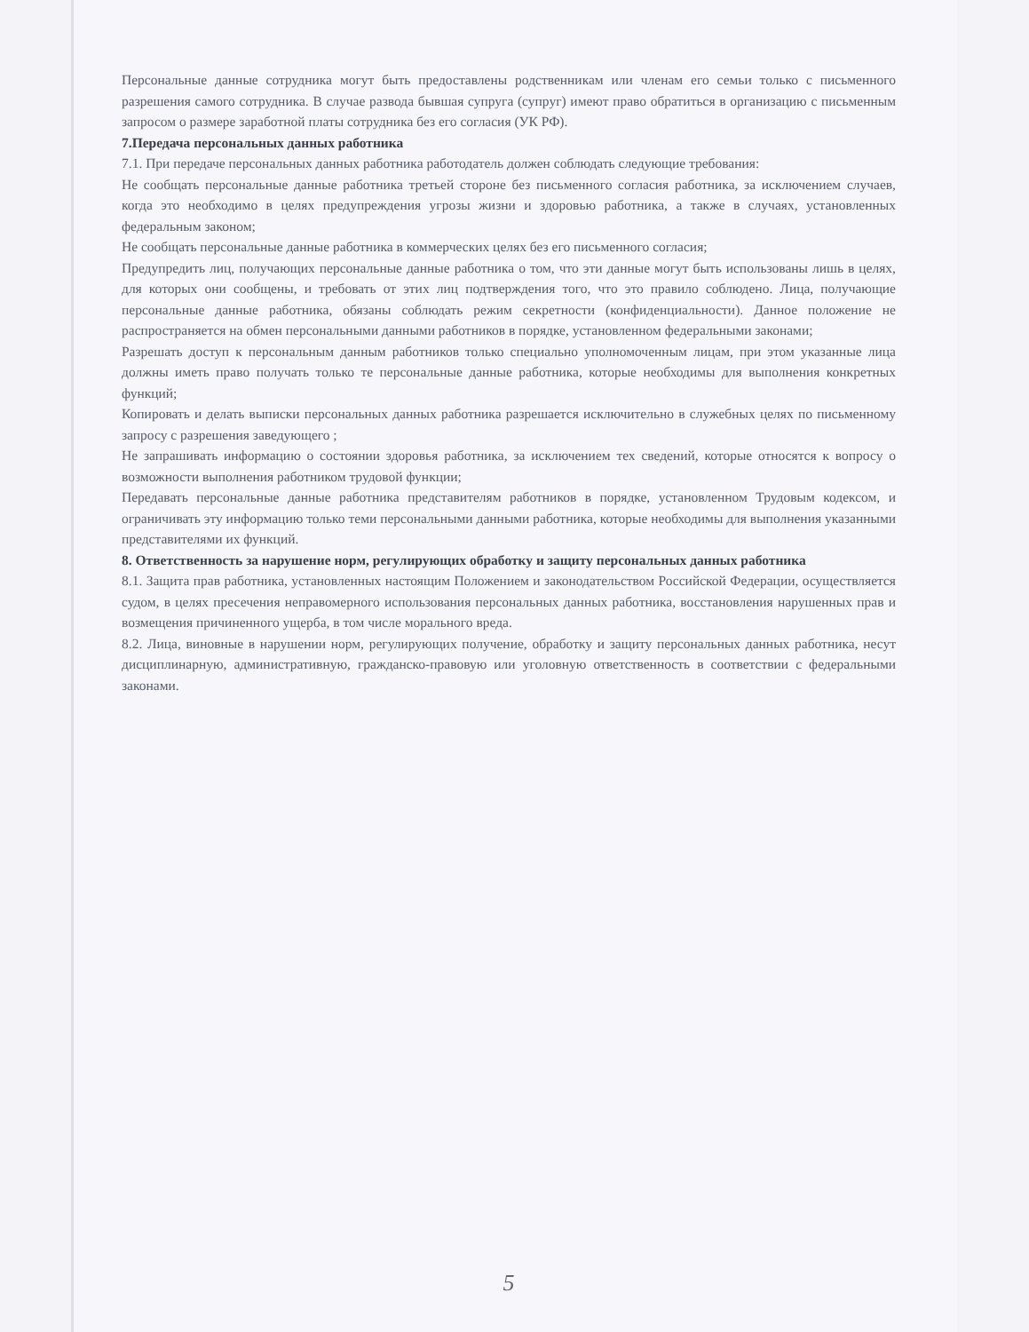Персональные данные сотрудника могут быть предоставлены родственникам или членам его семьи только с письменного разрешения самого сотрудника. В случае развода бывшая супруга (супруг) имеют право обратиться в организацию с письменным запросом о размере заработной платы сотрудника без его согласия (УК РФ).
7.Передача персональных данных работника
7.1. При передаче персональных данных работника работодатель должен соблюдать следующие требования:
Не сообщать персональные данные работника третьей стороне без письменного согласия работника, за исключением случаев, когда это необходимо в целях предупреждения угрозы жизни и здоровью работника, а также в случаях, установленных федеральным законом;
Не сообщать персональные данные работника в коммерческих целях без его письменного согласия;
Предупредить лиц, получающих персональные данные работника о том, что эти данные могут быть использованы лишь в целях, для которых они сообщены, и требовать от этих лиц подтверждения того, что это правило соблюдено. Лица, получающие персональные данные работника, обязаны соблюдать режим секретности (конфиденциальности). Данное положение не распространяется на обмен персональными данными работников в порядке, установленном федеральными законами;
Разрешать доступ к персональным данным работников только специально уполномоченным лицам, при этом указанные лица должны иметь право получать только те персональные данные работника, которые необходимы для выполнения конкретных функций;
Копировать и делать выписки персональных данных работника разрешается исключительно в служебных целях по письменному запросу с разрешения заведующего ;
Не запрашивать информацию о состоянии здоровья работника, за исключением тех сведений, которые относятся к вопросу о возможности выполнения работником трудовой функции;
Передавать персональные данные работника представителям работников в порядке, установленном Трудовым кодексом, и ограничивать эту информацию только теми персональными данными работника, которые необходимы для выполнения указанными представителями их функций.
8. Ответственность за нарушение норм, регулирующих обработку и защиту персональных данных работника
8.1. Защита прав работника, установленных настоящим Положением и законодательством Российской Федерации, осуществляется судом, в целях пресечения неправомерного использования персональных данных работника, восстановления нарушенных прав и возмещения причиненного ущерба, в том числе морального вреда.
8.2. Лица, виновные в нарушении норм, регулирующих получение, обработку и защиту персональных данных работника, несут дисциплинарную, административную, гражданско-правовую или уголовную ответственность в соответствии с федеральными законами.
5